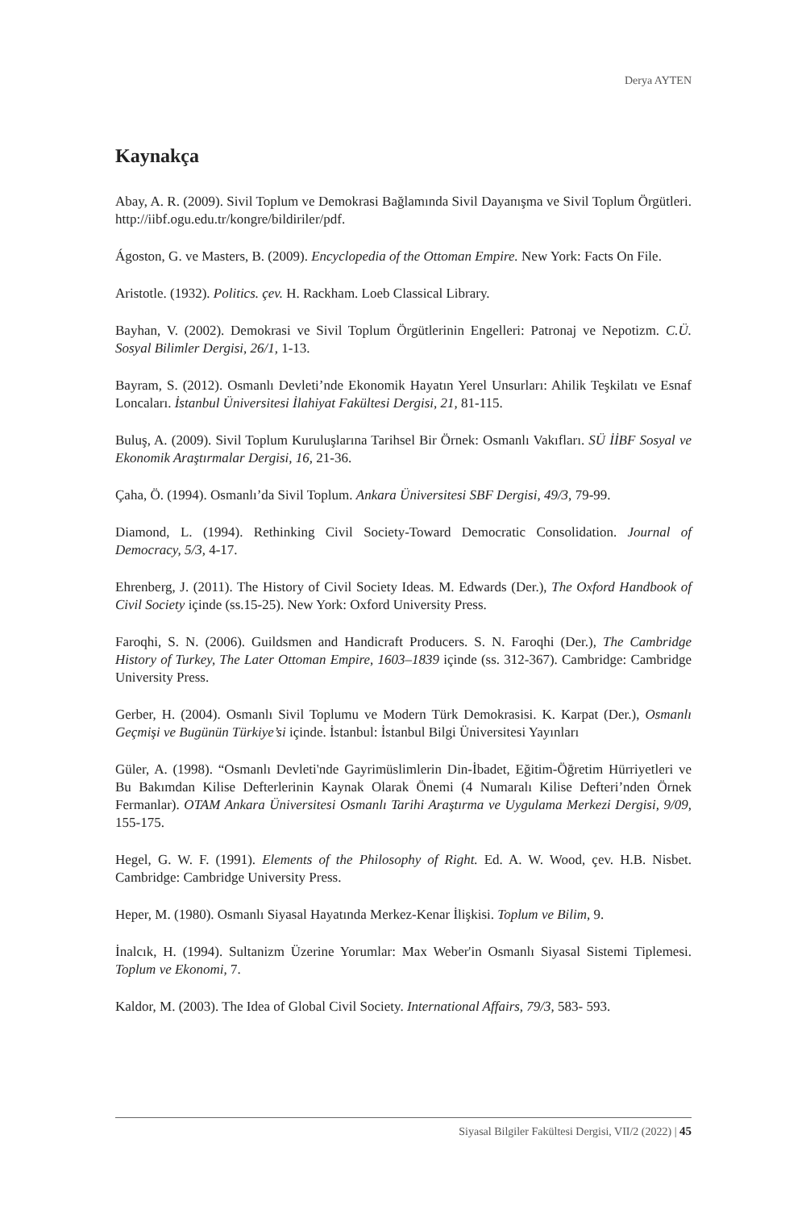Derya AYTEN
Kaynakça
Abay, A. R. (2009). Sivil Toplum ve Demokrasi Bağlamında Sivil Dayanışma ve Sivil Toplum Örgütleri. http://iibf.ogu.edu.tr/kongre/bildiriler/pdf.
Ágoston, G. ve Masters, B. (2009). Encyclopedia of the Ottoman Empire. New York: Facts On File.
Aristotle. (1932). Politics. çev. H. Rackham. Loeb Classical Library.
Bayhan, V. (2002). Demokrasi ve Sivil Toplum Örgütlerinin Engelleri: Patronaj ve Nepotizm. C.Ü. Sosyal Bilimler Dergisi, 26/1, 1-13.
Bayram, S. (2012). Osmanlı Devleti’nde Ekonomik Hayatın Yerel Unsurları: Ahilik Teşkilatı ve Esnaf Loncaları. İstanbul Üniversitesi İlahiyat Fakültesi Dergisi, 21, 81-115.
Buluş, A. (2009). Sivil Toplum Kuruluşlarına Tarihsel Bir Örnek: Osmanlı Vakıfları. SÜ İİBF Sosyal ve Ekonomik Araştırmalar Dergisi, 16, 21-36.
Çaha, Ö. (1994). Osmanlı’da Sivil Toplum. Ankara Üniversitesi SBF Dergisi, 49/3, 79-99.
Diamond, L. (1994). Rethinking Civil Society-Toward Democratic Consolidation. Journal of Democracy, 5/3, 4-17.
Ehrenberg, J. (2011). The History of Civil Society Ideas. M. Edwards (Der.), The Oxford Handbook of Civil Society içinde (ss.15-25). New York: Oxford University Press.
Faroqhi, S. N. (2006). Guildsmen and Handicraft Producers. S. N. Faroqhi (Der.), The Cambridge History of Turkey, The Later Ottoman Empire, 1603–1839 içinde (ss. 312-367). Cambridge: Cambridge University Press.
Gerber, H. (2004). Osmanlı Sivil Toplumu ve Modern Türk Demokrasisi. K. Karpat (Der.), Osmanlı Geçmişi ve Bugünün Türkiye’si içinde. İstanbul: İstanbul Bilgi Üniversitesi Yayınları
Güler, A. (1998). “Osmanlı Devleti'nde Gayrimüslimlerin Din-İbadet, Eğitim-Öğretim Hürriyetleri ve Bu Bakımdan Kilise Defterlerinin Kaynak Olarak Önemi (4 Numaralı Kilise Defteri’nden Örnek Fermanlar). OTAM Ankara Üniversitesi Osmanlı Tarihi Araştırma ve Uygulama Merkezi Dergisi, 9/09, 155-175.
Hegel, G. W. F. (1991). Elements of the Philosophy of Right. Ed. A. W. Wood, çev. H.B. Nisbet. Cambridge: Cambridge University Press.
Heper, M. (1980). Osmanlı Siyasal Hayatında Merkez-Kenar İlişkisi. Toplum ve Bilim, 9.
İnalcık, H. (1994). Sultanizm Üzerine Yorumlar: Max Weber'in Osmanlı Siyasal Sistemi Tiplemesi. Toplum ve Ekonomi, 7.
Kaldor, M. (2003). The Idea of Global Civil Society. International Affairs, 79/3, 583- 593.
Siyasal Bilgiler Fakültesi Dergisi, VII/2 (2022) | 45